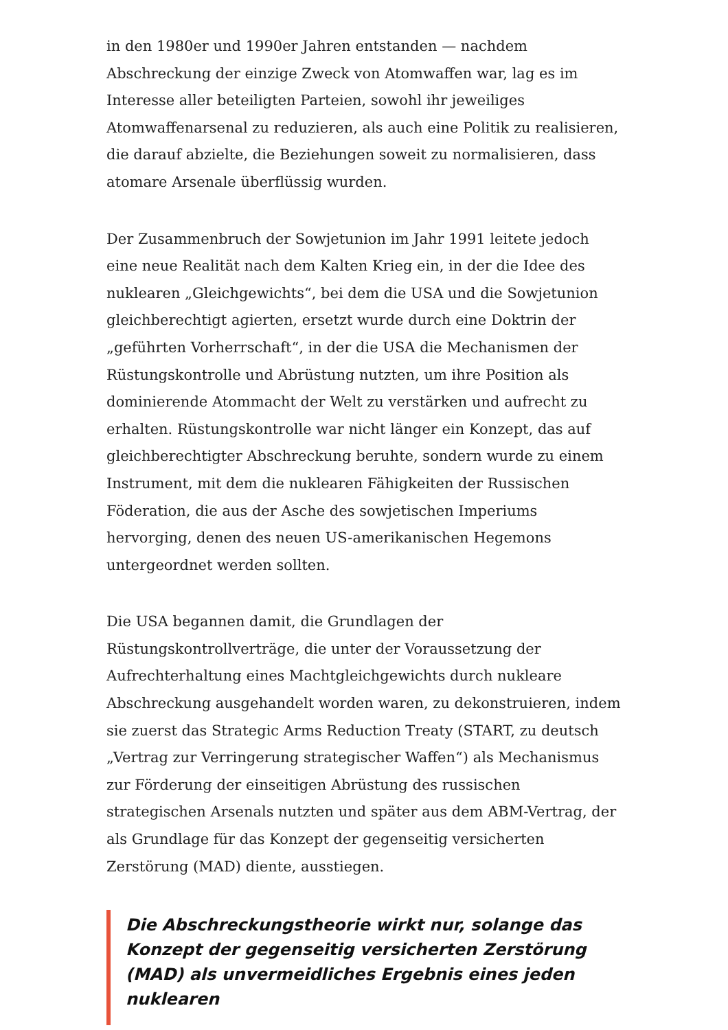in den 1980er und 1990er Jahren entstanden — nachdem Abschreckung der einzige Zweck von Atomwaffen war, lag es im Interesse aller beteiligten Parteien, sowohl ihr jeweiliges Atomwaffenarsenal zu reduzieren, als auch eine Politik zu realisieren, die darauf abzielte, die Beziehungen soweit zu normalisieren, dass atomare Arsenale überflüssig wurden.
Der Zusammenbruch der Sowjetunion im Jahr 1991 leitete jedoch eine neue Realität nach dem Kalten Krieg ein, in der die Idee des nuklearen „Gleichgewichts“, bei dem die USA und die Sowjetunion gleichberechtigt agierten, ersetzt wurde durch eine Doktrin der „geführten Vorherrschaft“, in der die USA die Mechanismen der Rüstungskontrolle und Abrüstung nutzten, um ihre Position als dominierende Atommacht der Welt zu verstärken und aufrecht zu erhalten. Rüstungskontrolle war nicht länger ein Konzept, das auf gleichberechtigter Abschreckung beruhte, sondern wurde zu einem Instrument, mit dem die nuklearen Fähigkeiten der Russischen Föderation, die aus der Asche des sowjetischen Imperiums hervorging, denen des neuen US-amerikanischen Hegemons untergeordnet werden sollten.
Die USA begannen damit, die Grundlagen der Rüstungskontrollverträge, die unter der Voraussetzung der Aufrechterhaltung eines Machtgleichgewichts durch nukleare Abschreckung ausgehandelt worden waren, zu dekonstruieren, indem sie zuerst das Strategic Arms Reduction Treaty (START, zu deutsch „Vertrag zur Verringerung strategischer Waffen“) als Mechanismus zur Förderung der einseitigen Abrüstung des russischen strategischen Arsenals nutzten und später aus dem ABM-Vertrag, der als Grundlage für das Konzept der gegenseitig versicherten Zerstörung (MAD) diente, ausstiegen.
Die Abschreckungstheorie wirkt nur, solange das Konzept der gegenseitig versicherten Zerstörung (MAD) als unvermeidliches Ergebnis eines jeden nuklearen